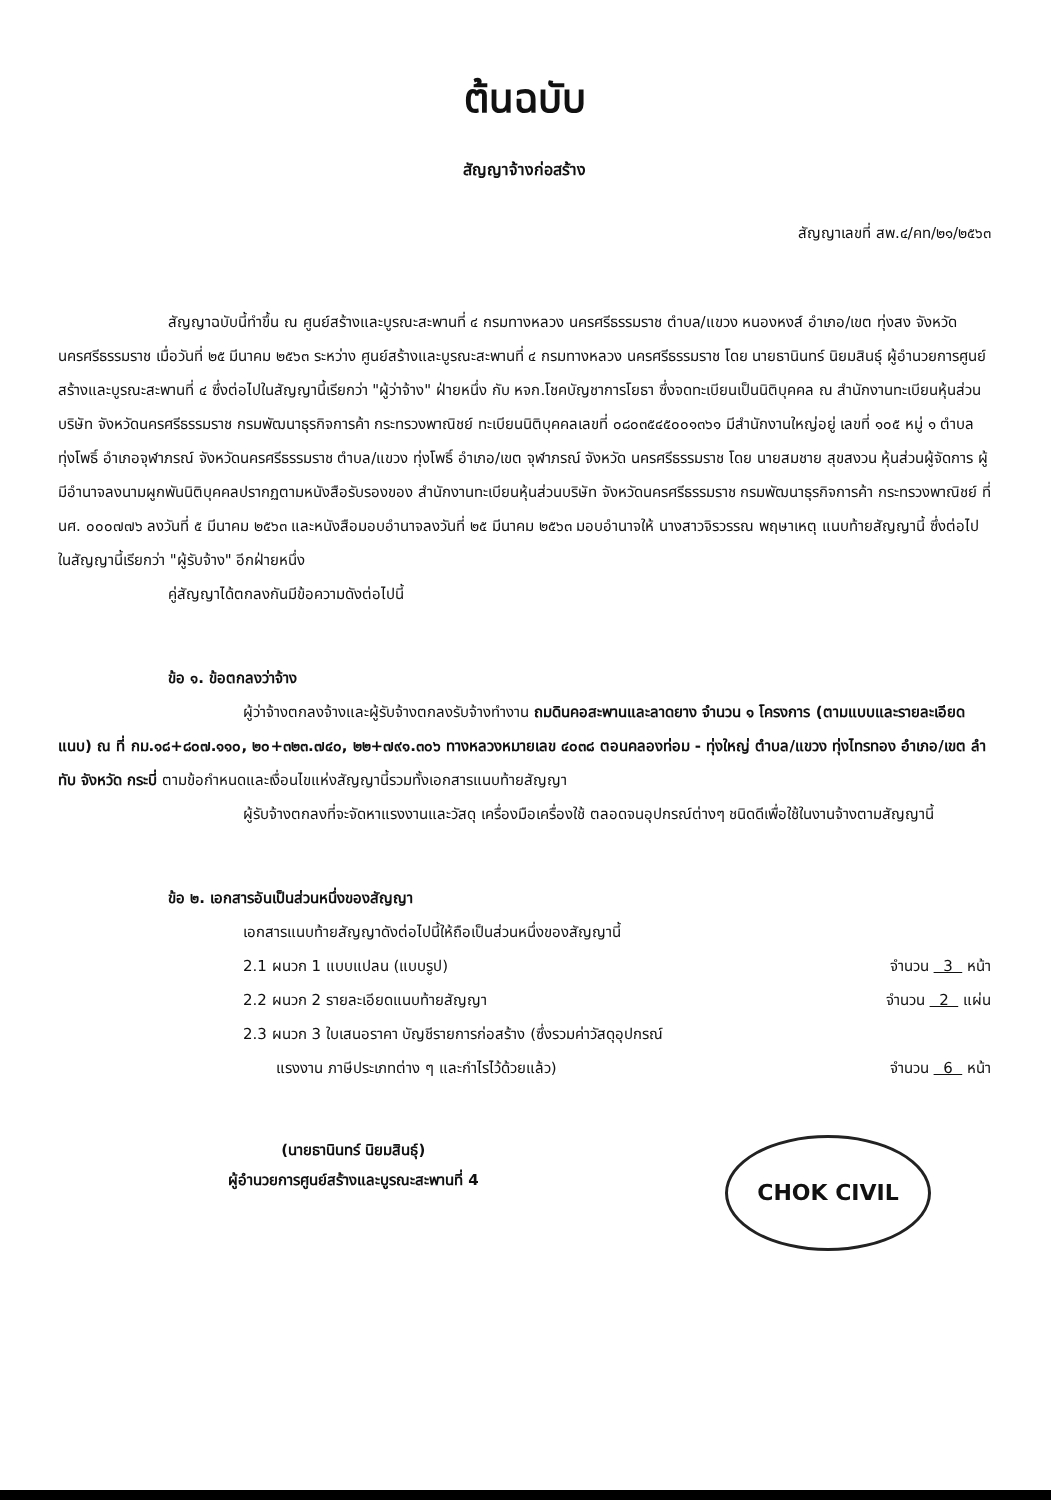ต้นฉบับ
สัญญาจ้างก่อสร้าง
สัญญาเลขที่ สพ.๔/คท/๒๑/๒๕๖๓
สัญญาฉบับนี้ทำขึ้น ณ ศูนย์สร้างและบูรณะสะพานที่ ๔ กรมทางหลวง นครศรีธรรมราช ตำบล/แขวง หนองหงส์ อำเภอ/เขต ทุ่งสง จังหวัด นครศรีธรรมราช เมื่อวันที่ ๒๕ มีนาคม ๒๕๖๓ ระหว่าง ศูนย์สร้างและบูรณะสะพานที่ ๔ กรมทางหลวง นครศรีธรรมราช โดย นายธานินทร์ นิยมสินธุ์ ผู้อำนวยการศูนย์สร้างและบูรณะสะพานที่ ๔ ซึ่งต่อไปในสัญญานี้เรียกว่า "ผู้ว่าจ้าง" ฝ่ายหนึ่ง กับ หจก.โชคบัญชาการโยธา ซึ่งจดทะเบียนเป็นนิติบุคคล ณ สำนักงานทะเบียนหุ้นส่วนบริษัท จังหวัดนครศรีธรรมราช กรมพัฒนาธุรกิจการค้า กระทรวงพาณิชย์ ทะเบียนนิติบุคคลเลขที่ ๐๘๐๓๕๔๕๐๐๑๓๖๑ มีสำนักงานใหญ่อยู่ เลขที่ ๑๐๕ หมู่ ๑ ตำบลทุ่งโพธิ์ อำเภอจุฬาภรณ์ จังหวัดนครศรีธรรมราช ตำบล/แขวง ทุ่งโพธิ์ อำเภอ/เขต จุฬาภรณ์ จังหวัด นครศรีธรรมราช โดย นายสมชาย สุขสงวน หุ้นส่วนผู้จัดการ ผู้มีอำนาจลงนามผูกพันนิติบุคคลปรากฏตามหนังสือรับรองของ สำนักงานทะเบียนหุ้นส่วนบริษัท จังหวัดนครศรีธรรมราช กรมพัฒนาธุรกิจการค้า กระทรวงพาณิชย์ ที่ นศ. ๐๐๐๗๗๖ ลงวันที่ ๕ มีนาคม ๒๕๖๓ และหนังสือมอบอำนาจลงวันที่ ๒๕ มีนาคม ๒๕๖๓ มอบอำนาจให้ นางสาวจิรวรรณ พฤษาเหตุ แนบท้ายสัญญานี้ ซึ่งต่อไปในสัญญานี้เรียกว่า "ผู้รับจ้าง" อีกฝ่ายหนึ่ง
คู่สัญญาได้ตกลงกันมีข้อความดังต่อไปนี้
ข้อ ๑. ข้อตกลงว่าจ้าง
ผู้ว่าจ้างตกลงจ้างและผู้รับจ้างตกลงรับจ้างทำงาน ถมดินคอสะพานและลาดยาง จำนวน ๑ โครงการ (ตามแบบและรายละเอียดแนบ) ณ ที่ กม.๑๘+๘๐๗.๑๑๐, ๒๐+๓๒๓.๗๔๐, ๒๒+๗๙๑.๓๐๖ ทางหลวงหมายเลข ๔๐๓๘ ตอนคลองท่อม - ทุ่งใหญ่ ตำบล/แขวง ทุ่งไทรทอง อำเภอ/เขต ลำทับ จังหวัด กระบี่ ตามข้อกำหนดและเงื่อนไขแห่งสัญญานี้รวมทั้งเอกสารแนบท้ายสัญญา
ผู้รับจ้างตกลงที่จะจัดหาแรงงานและวัสดุ เครื่องมือเครื่องใช้ ตลอดจนอุปกรณ์ต่างๆ ชนิดดีเพื่อใช้ในงานจ้างตามสัญญานี้
ข้อ ๒. เอกสารอันเป็นส่วนหนึ่งของสัญญา
เอกสารแนบท้ายสัญญาดังต่อไปนี้ให้ถือเป็นส่วนหนึ่งของสัญญานี้
2.1 ผนวก 1 แบบแปลน (แบบรูป) จำนวน 3 หน้า
2.2 ผนวก 2 รายละเอียดแนบท้ายสัญญา จำนวน 2 แผ่น
2.3 ผนวก 3 ใบเสนอราคา บัญชีรายการก่อสร้าง (ซึ่งรวมค่าวัสดุอุปกรณ์
แรงงาน ภาษีประเภทต่าง ๆ และกำไรไว้ด้วยแล้ว) จำนวน 6 หน้า
(นายธานินทร์ นิยมสินธุ์)
ผู้อำนวยการศูนย์สร้างและบูรณะสะพานที่ 4
CHOK CIVIL